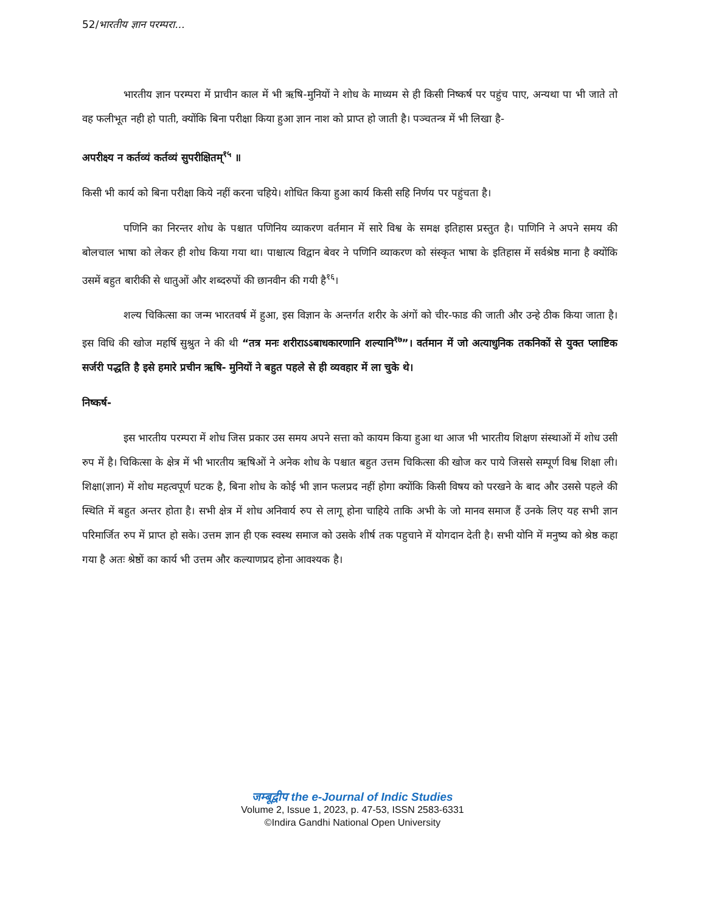52/भारतीय ज्ञान परम्परा...
भारतीय ज्ञान परम्परा में प्राचीन काल में भी ऋषि-मुनियों ने शोध के माध्यम से ही किसी निष्कर्ष पर पहुंच पाए, अन्यथा पा भी जाते तो वह फलीभूत नही हो पाती, क्योंकि बिना परीक्षा किया हुआ ज्ञान नाश को प्राप्त हो जाती है। पञ्चतन्त्र में भी लिखा है-
अपरीक्ष्य न कर्तव्यं कर्तव्यं सुपरीक्षितम्<sup>१५</sup> ॥
किसी भी कार्य को बिना परीक्षा किये नहीं करना चहिये। शोधित किया हुआ कार्य किसी सहि निर्णय पर पहुंचता है।
पणिनि का निरन्तर शोध के पश्चात पणिनिय व्याकरण वर्तमान में सारे विश्व के समक्ष इतिहास प्रस्तुत है। पाणिनि ने अपने समय की बोलचाल भाषा को लेकर ही शोध किया गया था। पाश्चात्य विद्वान बेवर ने पणिनि व्याकरण को संस्कृत भाषा के इतिहास में सर्वश्रेष्ठ माना है क्योंकि उसमें बहुत बारीकी से धातुओं और शब्दरुपों की छानवीन की गयी है<sup>१६</sup>।
शल्य चिकित्सा का जन्म भारतवर्ष में हुआ, इस विज्ञान के अन्तर्गत शरीर के अंगों को चीर-फाड की जाती और उन्हे ठीक किया जाता है। इस विधि की खोज महर्षि सुश्रुत ने की थी “तत्र मनः शरीराऽऽबाधकारणानि शल्यानि<sup>१७</sup>”। वर्तमान में जो अत्याधुनिक तकनिकों से युक्त प्लाष्टिक सर्जरी पद्धति है इसे हमारे प्रचीन ऋषि- मुनियों ने बहुत पहले से ही व्यवहार में ला चुके थे।
निष्कर्ष-
इस भारतीय परम्परा में शोध जिस प्रकार उस समय अपने सत्ता को कायम किया हुआ था आज भी भारतीय शिक्षण संस्थाओं में शोध उसी रुप में है। चिकित्सा के क्षेत्र में भी भारतीय ऋषिओं ने अनेक शोध के पश्चात बहुत उत्तम चिकित्सा की खोज कर पाये जिससे सम्पूर्ण विश्व शिक्षा ली। शिक्षा(ज्ञान) में शोध महत्वपूर्ण घटक है, बिना शोध के कोई भी ज्ञान फलप्रद नहीं होगा क्योंकि किसी विषय को परखने के बाद और उससे पहले की स्थिति में बहुत अन्तर होता है। सभी क्षेत्र में शोध अनिवार्य रुप से लागू होना चाहिये ताकि अभी के जो मानव समाज हैं उनके लिए यह सभी ज्ञान परिमार्जित रुप में प्राप्त हो सके। उत्तम ज्ञान ही एक स्वस्थ समाज को उसके शीर्ष तक पहुचाने में योगदान देती है। सभी योनि में मनुष्य को श्रेष्ठ कहा गया है अतः श्रेष्ठों का कार्य भी उत्तम और कल्याणप्रद होना आवश्यक है।
जम्बूद्वीप the e-Journal of Indic Studies
Volume 2, Issue 1, 2023, p. 47-53, ISSN 2583-6331
©Indira Gandhi National Open University